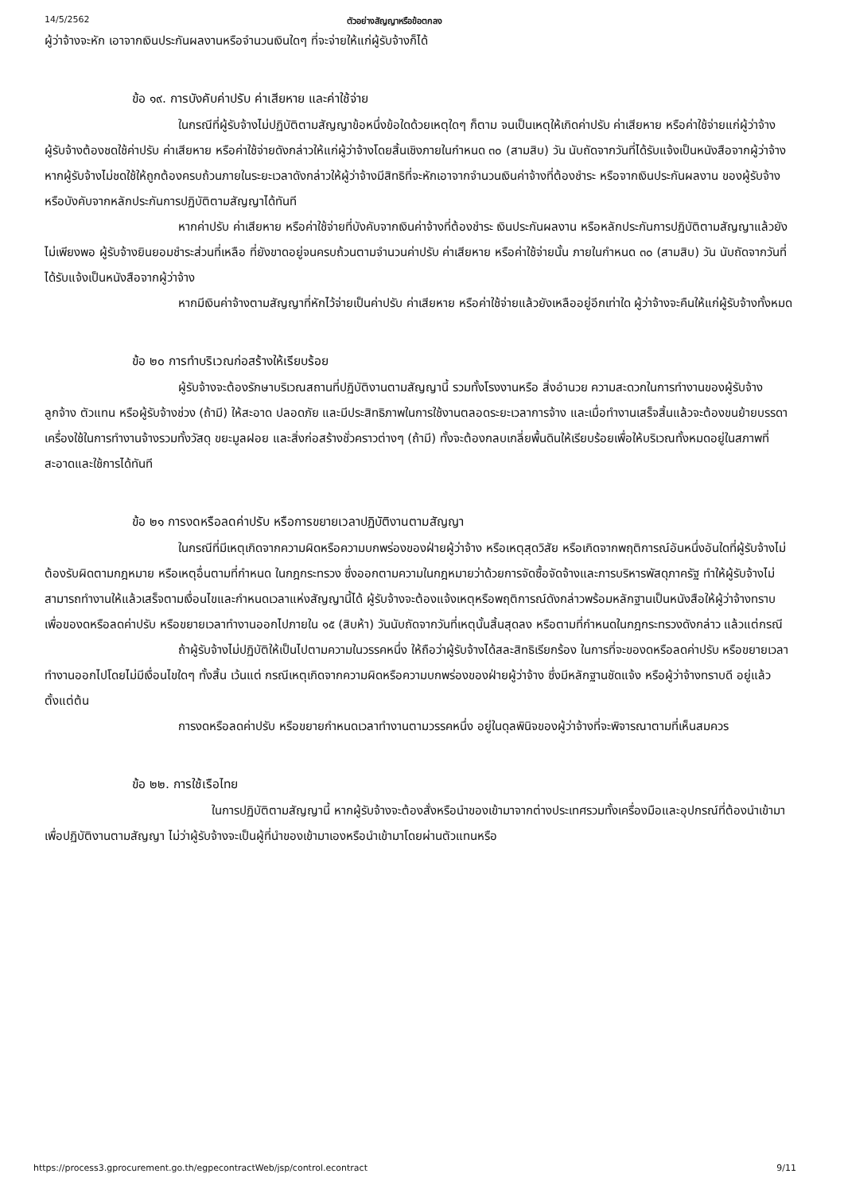14/5/2562 ตัวอย่างสัญญาหรือข้อตกลง
ผู้ว่าจ้างจะหัก เอาจากเงินประกันผลงานหรือจำนวนเงินใดๆ ที่จะจ่ายให้แก่ผู้รับจ้างก็ได้
ข้อ ๑๙. การบังคับค่าปรับ ค่าเสียหาย และค่าใช้จ่าย
ในกรณีที่ผู้รับจ้างไม่ปฏิบัติตามสัญญาข้อหนึ่งข้อใดด้วยเหตุใดๆ ก็ตาม จนเป็นเหตุให้เกิดค่าปรับ ค่าเสียหาย หรือค่าใช้จ่ายแก่ผู้ว่าจ้าง ผู้รับจ้างต้องชดใช้ค่าปรับ ค่าเสียหาย หรือค่าใช้จ่ายดังกล่าวให้แก่ผู้ว่าจ้างโดยสิ้นเชิงภายในกำหนด ๓๐ (สามสิบ) วัน นับถัดจากวันที่ได้รับแจ้งเป็นหนังสือจากผู้ว่าจ้าง หากผู้รับจ้างไม่ชดใช้ให้ถูกต้องครบถ้วนภายในระยะเวลาดังกล่าวให้ผู้ว่าจ้างมีสิทธิที่จะหักเอาจากจำนวนเงินค่าจ้างที่ต้องชำระ หรือจากเงินประกันผลงาน ของผู้รับจ้าง หรือบังคับจากหลักประกันการปฏิบัติตามสัญญาได้ทันที
หากค่าปรับ ค่าเสียหาย หรือค่าใช้จ่ายที่บังคับจากเงินค่าจ้างที่ต้องชำระ เงินประกันผลงาน หรือหลักประกันการปฏิบัติตามสัญญาแล้วยังไม่เพียงพอ ผู้รับจ้างยินยอมชำระส่วนที่เหลือ ที่ยังขาดอยู่จนครบถ้วนตามจำนวนค่าปรับ ค่าเสียหาย หรือค่าใช้จ่ายนั้น ภายในกำหนด ๓๐ (สามสิบ) วัน นับถัดจากวันที่ได้รับแจ้งเป็นหนังสือจากผู้ว่าจ้าง
หากมีเงินค่าจ้างตามสัญญาที่หักไว้จ่ายเป็นค่าปรับ ค่าเสียหาย หรือค่าใช้จ่ายแล้วยังเหลืออยู่อีกเท่าใด ผู้ว่าจ้างจะคืนให้แก่ผู้รับจ้างทั้งหมด
ข้อ ๒๐ การทำบริเวณก่อสร้างให้เรียบร้อย
ผู้รับจ้างจะต้องรักษาบริเวณสถานที่ปฏิบัติงานตามสัญญานี้ รวมทั้งโรงงานหรือ สิ่งอำนวย ความสะดวกในการทำงานของผู้รับจ้าง ลูกจ้าง ตัวแทน หรือผู้รับจ้างช่วง (ถ้ามี) ให้สะอาด ปลอดภัย และมีประสิทธิภาพในการใช้งานตลอดระยะเวลาการจ้าง และเมื่อทำงานเสร็จสิ้นแล้วจะต้องขนย้ายบรรดาเครื่องใช้ในการทำงานจ้างรวมทั้งวัสดุ ขยะมูลฝอย และสิ่งก่อสร้างชั่วคราวต่างๆ (ถ้ามี) ทั้งจะต้องกลบเกลี่ยพื้นดินให้เรียบร้อยเพื่อให้บริเวณทั้งหมดอยู่ในสภาพที่สะอาดและใช้การได้ทันที
ข้อ ๒๑ การงดหรือลดค่าปรับ หรือการขยายเวลาปฏิบัติงานตามสัญญา
ในกรณีที่มีเหตุเกิดจากความผิดหรือความบกพร่องของฝ่ายผู้ว่าจ้าง หรือเหตุสุดวิสัย หรือเกิดจากพฤติการณ์อันหนึ่งอันใดที่ผู้รับจ้างไม่ต้องรับผิดตามกฎหมาย หรือเหตุอื่นตามที่กำหนด ในกฎกระทรวง ซึ่งออกตามความในกฎหมายว่าด้วยการจัดซื้อจัดจ้างและการบริหารพัสดุภาครัฐ ทำให้ผู้รับจ้างไม่สามารถทำงานให้แล้วเสร็จตามเงื่อนไขและกำหนดเวลาแห่งสัญญานี้ได้ ผู้รับจ้างจะต้องแจ้งเหตุหรือพฤติการณ์ดังกล่าวพร้อมหลักฐานเป็นหนังสือให้ผู้ว่าจ้างทราบ เพื่อของดหรือลดค่าปรับ หรือขยายเวลาทำงานออกไปภายใน ๑๕ (สิบห้า) วันนับถัดจากวันที่เหตุนั้นสิ้นสุดลง หรือตามที่กำหนดในกฎกระทรวงดังกล่าว แล้วแต่กรณี
ถ้าผู้รับจ้างไม่ปฏิบัติให้เป็นไปตามความในวรรคหนึ่ง ให้ถือว่าผู้รับจ้างได้สละสิทธิเรียกร้อง ในการที่จะของดหรือลดค่าปรับ หรือขยายเวลาทำงานออกไปโดยไม่มีเงื่อนไขใดๆ ทั้งสิ้น เว้นแต่ กรณีเหตุเกิดจากความผิดหรือความบกพร่องของฝ่ายผู้ว่าจ้าง ซึ่งมีหลักฐานชัดแจ้ง หรือผู้ว่าจ้างทราบดี อยู่แล้วตั้งแต่ต้น
การงดหรือลดค่าปรับ หรือขยายกำหนดเวลาทำงานตามวรรคหนึ่ง อยู่ในดุลพินิจของผู้ว่าจ้างที่จะพิจารณาตามที่เห็นสมควร
ข้อ ๒๒. การใช้เรือไทย
ในการปฏิบัติตามสัญญานี้ หากผู้รับจ้างจะต้องสั่งหรือนำของเข้ามาจากต่างประเทศรวมทั้งเครื่องมือและอุปกรณ์ที่ต้องนำเข้ามาเพื่อปฏิบัติงานตามสัญญา ไม่ว่าผู้รับจ้างจะเป็นผู้ที่นำของเข้ามาเองหรือนำเข้ามาโดยผ่านตัวแทนหรือ
https://process3.gprocurement.go.th/egpecontractWeb/jsp/control.econtract 9/11